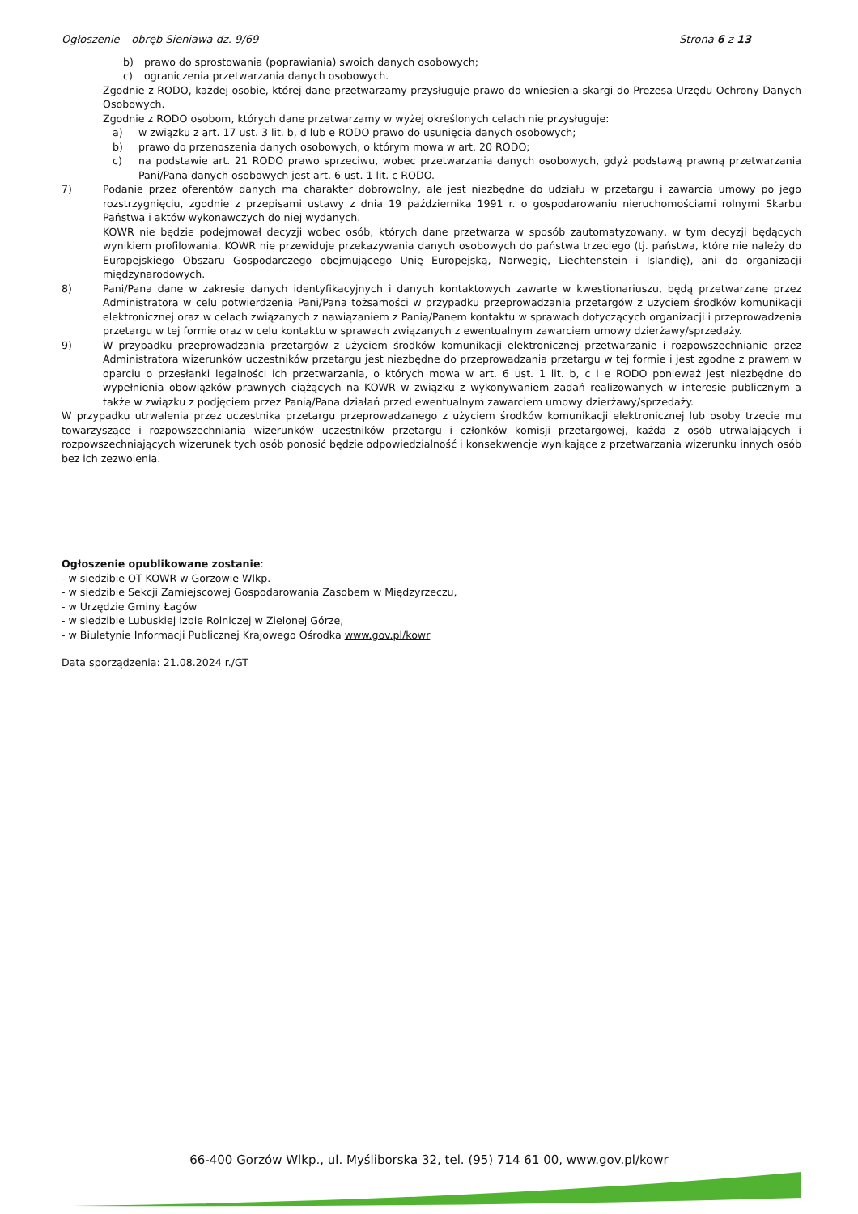Ogłoszenie – obręb Sieniawa dz. 9/69 Strona 6 z 13
b) prawo do sprostowania (poprawiania) swoich danych osobowych;
c) ograniczenia przetwarzania danych osobowych.
Zgodnie z RODO, każdej osobie, której dane przetwarzamy przysługuje prawo do wniesienia skargi do Prezesa Urzędu Ochrony Danych Osobowych.
Zgodnie z RODO osobom, których dane przetwarzamy w wyżej określonych celach nie przysługuje:
a) w związku z art. 17 ust. 3 lit. b, d lub e RODO prawo do usunięcia danych osobowych;
b) prawo do przenoszenia danych osobowych, o którym mowa w art. 20 RODO;
c) na podstawie art. 21 RODO prawo sprzeciwu, wobec przetwarzania danych osobowych, gdyż podstawą prawną przetwarzania Pani/Pana danych osobowych jest art. 6 ust. 1 lit. c RODO.
7) Podanie przez oferentów danych ma charakter dobrowolny, ale jest niezbędne do udziału w przetargu i zawarcia umowy po jego rozstrzygnięciu, zgodnie z przepisami ustawy z dnia 19 października 1991 r. o gospodarowaniu nieruchomościami rolnymi Skarbu Państwa i aktów wykonawczych do niej wydanych.
KOWR nie będzie podejmował decyzji wobec osób, których dane przetwarza w sposób zautomatyzowany, w tym decyzji będących wynikiem profilowania. KOWR nie przewiduje przekazywania danych osobowych do państwa trzeciego (tj. państwa, które nie należy do Europejskiego Obszaru Gospodarczego obejmującego Unię Europejską, Norwegię, Liechtenstein i Islandię), ani do organizacji międzynarodowych.
8) Pani/Pana dane w zakresie danych identyfikacyjnych i danych kontaktowych zawarte w kwestionariuszu, będą przetwarzane przez Administratora w celu potwierdzenia Pani/Pana tożsamości w przypadku przeprowadzania przetargów z użyciem środków komunikacji elektronicznej oraz w celach związanych z nawiązaniem z Panią/Panem kontaktu w sprawach dotyczących organizacji i przeprowadzenia przetargu w tej formie oraz w celu kontaktu w sprawach związanych z ewentualnym zawarciem umowy dzierżawy/sprzedaży.
9) W przypadku przeprowadzania przetargów z użyciem środków komunikacji elektronicznej przetwarzanie i rozpowszechnianie przez Administratora wizerunków uczestników przetargu jest niezbędne do przeprowadzania przetargu w tej formie i jest zgodne z prawem w oparciu o przesłanki legalności ich przetwarzania, o których mowa w art. 6 ust. 1 lit. b, c i e RODO ponieważ jest niezbędne do wypełnienia obowiązków prawnych ciążących na KOWR w związku z wykonywaniem zadań realizowanych w interesie publicznym a także w związku z podjęciem przez Panią/Pana działań przed ewentualnym zawarciem umowy dzierżawy/sprzedaży.
W przypadku utrwalenia przez uczestnika przetargu przeprowadzanego z użyciem środków komunikacji elektronicznej lub osoby trzecie mu towarzyszące i rozpowszechniania wizerunków uczestników przetargu i członków komisji przetargowej, każda z osób utrwalających i rozpowszechniających wizerunek tych osób ponosić będzie odpowiedzialność i konsekwencje wynikające z przetwarzania wizerunku innych osób bez ich zezwolenia.
Ogłoszenie opublikowane zostanie:
- w siedzibie OT KOWR w Gorzowie Wlkp.
- w siedzibie Sekcji Zamiejscowej Gospodarowania Zasobem w Międzyrzeczu,
- w Urzędzie Gminy Łagów
- w siedzibie Lubuskiej Izbie Rolniczej w Zielonej Górze,
- w Biuletynie Informacji Publicznej Krajowego Ośrodka www.gov.pl/kowr
Data sporządzenia: 21.08.2024 r./GT
66-400 Gorzów Wlkp., ul. Myśliborska 32, tel. (95) 714 61 00, www.gov.pl/kowr